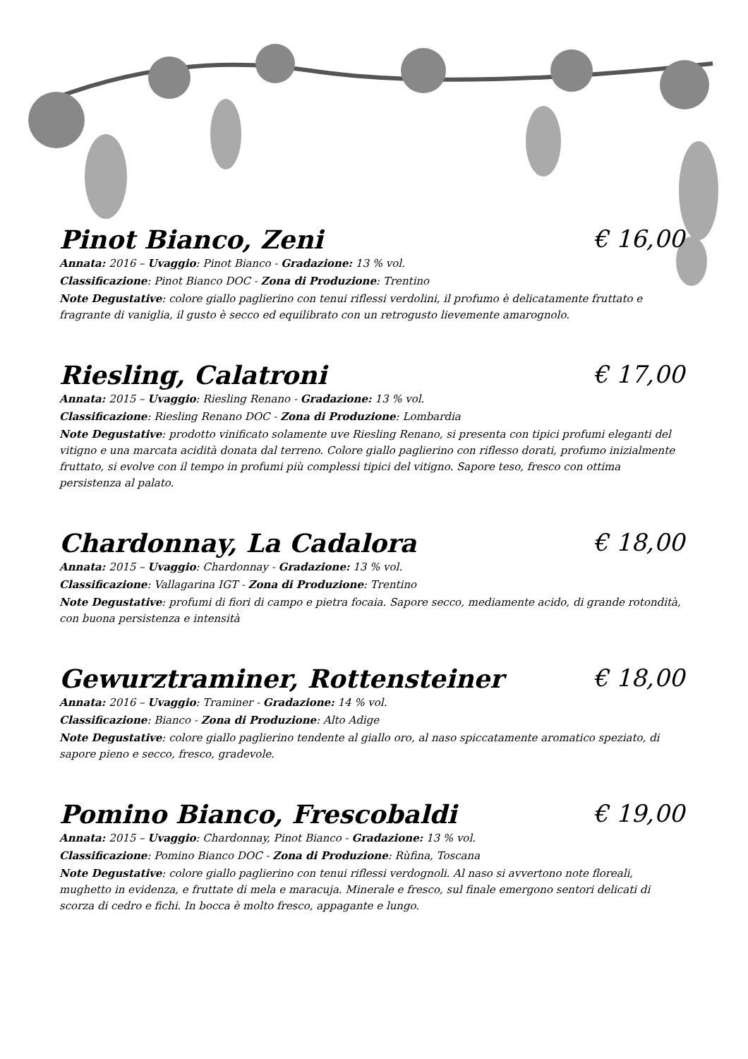Pinot Bianco, Zeni € 16,00
Annata: 2016 – Uvaggio: Pinot Bianco - Gradazione: 13 % vol.
Classificazione: Pinot Bianco DOC - Zona di Produzione: Trentino
Note Degustative: colore giallo paglierino con tenui riflessi verdolini, il profumo è delicatamente fruttato e fragrante di vaniglia, il gusto è secco ed equilibrato con un retrogusto lievemente amarognolo.
Riesling, Calatroni € 17,00
Annata: 2015 – Uvaggio: Riesling Renano - Gradazione: 13 % vol.
Classificazione: Riesling Renano DOC - Zona di Produzione: Lombardia
Note Degustative: prodotto vinificato solamente uve Riesling Renano, si presenta con tipici profumi eleganti del vitigno e una marcata acidità donata dal terreno. Colore giallo paglierino con riflesso dorati, profumo inizialmente fruttato, si evolve con il tempo in profumi più complessi tipici del vitigno. Sapore teso, fresco con ottima persistenza al palato.
Chardonnay, La Cadalora € 18,00
Annata: 2015 – Uvaggio: Chardonnay - Gradazione: 13 % vol.
Classificazione: Vallagarina IGT - Zona di Produzione: Trentino
Note Degustative: profumi di fiori di campo e pietra focaia. Sapore secco, mediamente acido, di grande rotondità, con buona persistenza e intensità
Gewurztraminer, Rottensteiner € 18,00
Annata: 2016 – Uvaggio: Traminer - Gradazione: 14 % vol.
Classificazione: Bianco - Zona di Produzione: Alto Adige
Note Degustative: colore giallo paglierino tendente al giallo oro, al naso spiccatamente aromatico speziato, di sapore pieno e secco, fresco, gradevole.
Pomino Bianco, Frescobaldi € 19,00
Annata: 2015 – Uvaggio: Chardonnay, Pinot Bianco - Gradazione: 13 % vol.
Classificazione: Pomino Bianco DOC - Zona di Produzione: Rùfina, Toscana
Note Degustative: colore giallo paglierino con tenui riflessi verdognoli. Al naso si avvertono note floreali, mughetto in evidenza, e fruttate di mela e maracuja. Minerale e fresco, sul finale emergono sentori delicati di scorza di cedro e fichi. In bocca è molto fresco, appagante e lungo.